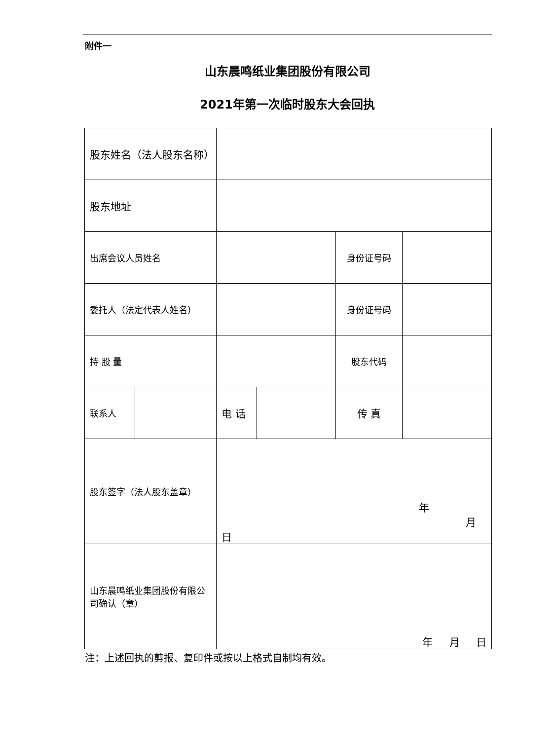附件一
山东晨鸣纸业集团股份有限公司
2021年第一次临时股东大会回执
| 股东姓名（法人股东名称） | | | | | |
| 股东地址 | | | | | |
| 出席会议人员姓名 | | | | 身份证号码 | |
| 委托人（法定代表人姓名） | | | | 身份证号码 | |
| 持 股 量 | | | | 股东代码 | |
| 联系人 | | 电 话 | | 传 真 | |
| 股东签字（法人股东盖章） | | 年 月 日 | | | |
| 山东晨鸣纸业集团股份有限公司确认（章） | | 年 月 日 | | | |
注：上述回执的剪报、复印件或按以上格式自制均有效。